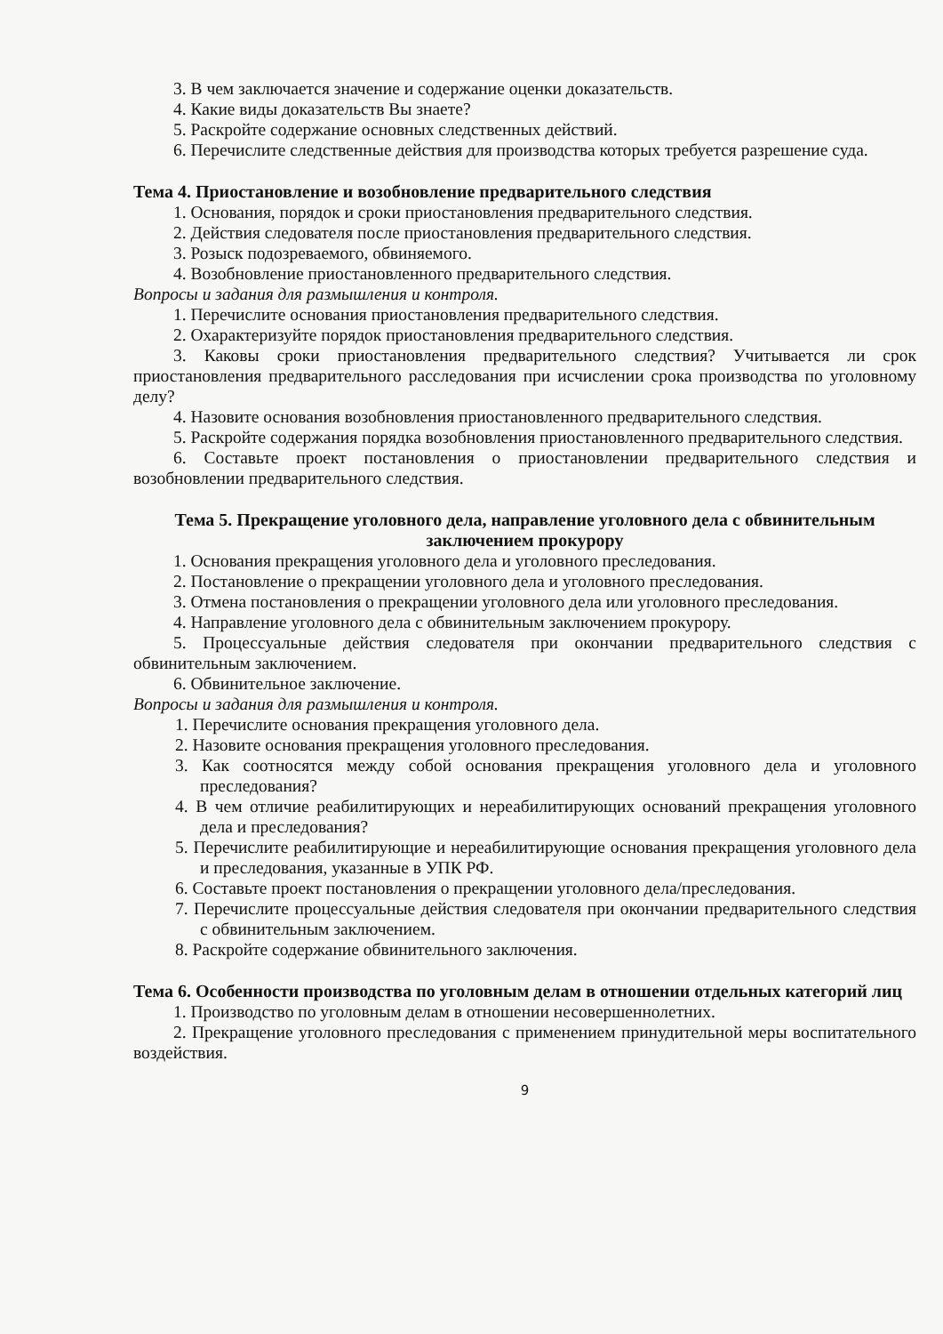3. В чем заключается значение и содержание оценки доказательств.
4. Какие виды доказательств Вы знаете?
5. Раскройте содержание основных следственных действий.
6. Перечислите следственные действия для производства которых требуется разрешение суда.
Тема 4. Приостановление и возобновление предварительного следствия
1. Основания, порядок и сроки приостановления предварительного следствия.
2. Действия следователя после приостановления предварительного следствия.
3. Розыск подозреваемого, обвиняемого.
4. Возобновление приостановленного предварительного следствия.
Вопросы и задания для размышления и контроля.
1. Перечислите основания приостановления предварительного следствия.
2. Охарактеризуйте порядок приостановления предварительного следствия.
3. Каковы сроки приостановления предварительного следствия? Учитывается ли срок приостановления предварительного расследования при исчислении срока производства по уголовному делу?
4. Назовите основания возобновления приостановленного предварительного следствия.
5. Раскройте содержания порядка возобновления приостановленного предварительного следствия.
6. Составьте проект постановления о приостановлении предварительного следствия и возобновлении предварительного следствия.
Тема 5. Прекращение уголовного дела, направление уголовного дела с обвинительным заключением прокурору
1. Основания прекращения уголовного дела и уголовного преследования.
2. Постановление о прекращении уголовного дела и уголовного преследования.
3. Отмена постановления о прекращении уголовного дела или уголовного преследования.
4. Направление уголовного дела с обвинительным заключением прокурору.
5. Процессуальные действия следователя при окончании предварительного следствия с обвинительным заключением.
6. Обвинительное заключение.
Вопросы и задания для размышления и контроля.
1. Перечислите основания прекращения уголовного дела.
2. Назовите основания прекращения уголовного преследования.
3. Как соотносятся между собой основания прекращения уголовного дела и уголовного преследования?
4. В чем отличие реабилитирующих и нереабилитирующих оснований прекращения уголовного дела и преследования?
5. Перечислите реабилитирующие и нереабилитирующие основания прекращения уголовного дела и преследования, указанные в УПК РФ.
6. Составьте проект постановления о прекращении уголовного дела/преследования.
7. Перечислите процессуальные действия следователя при окончании предварительного следствия с обвинительным заключением.
8. Раскройте содержание обвинительного заключения.
Тема 6. Особенности производства по уголовным делам в отношении отдельных категорий лиц
1. Производство по уголовным делам в отношении несовершеннолетних.
2. Прекращение уголовного преследования с применением принудительной меры воспитательного воздействия.
9